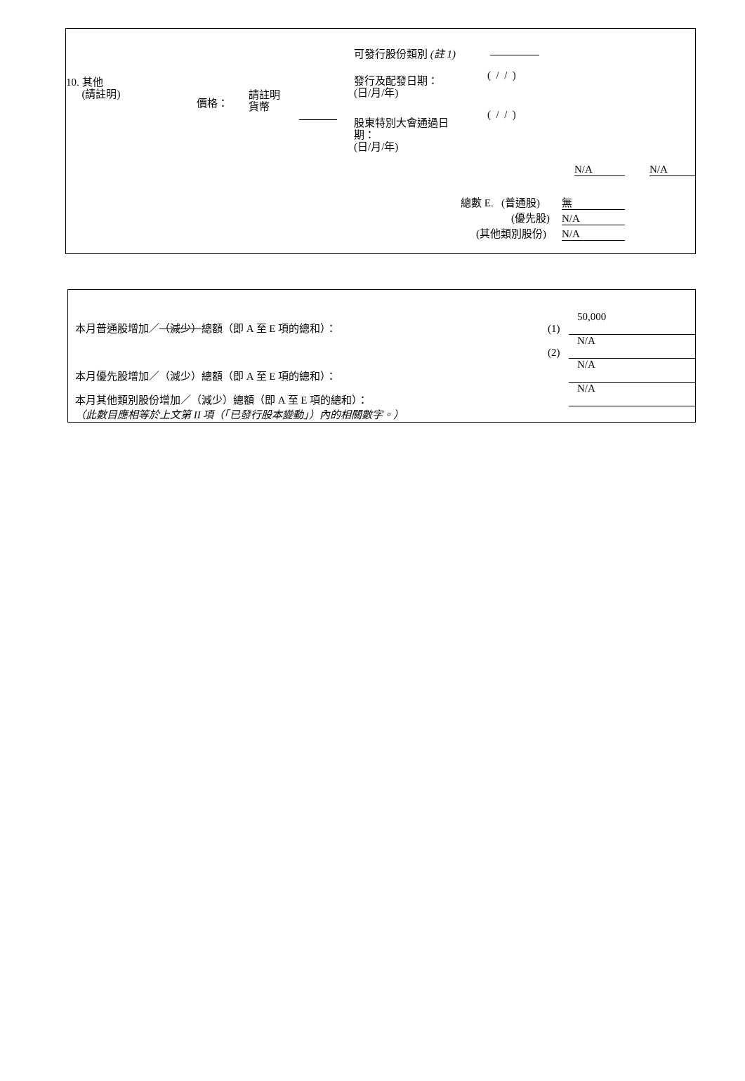10. 其他
(請註明)
價格：
請註明
貨幣
可發行股份類別 (註 1)
發行及配發日期：
(日/月/年)
( / / )
股東特別大會通過日
期：
(日/月/年)
( / / )
N/A N/A
總數 E. (普通股) 無
(優先股) N/A
(其他類別股份) N/A
本月普通股增加／（減少）總額（即 A 至 E 項的總和）： (1) 50,000
(2) N/A
本月優先股增加／（減少）總額（即 A 至 E 項的總和）： N/A
本月其他類別股份增加／（減少）總額（即 A 至 E 項的總和）： N/A
（此數目應相等於上文第 II 項（「已發行股本變動」）內的相關數字。）